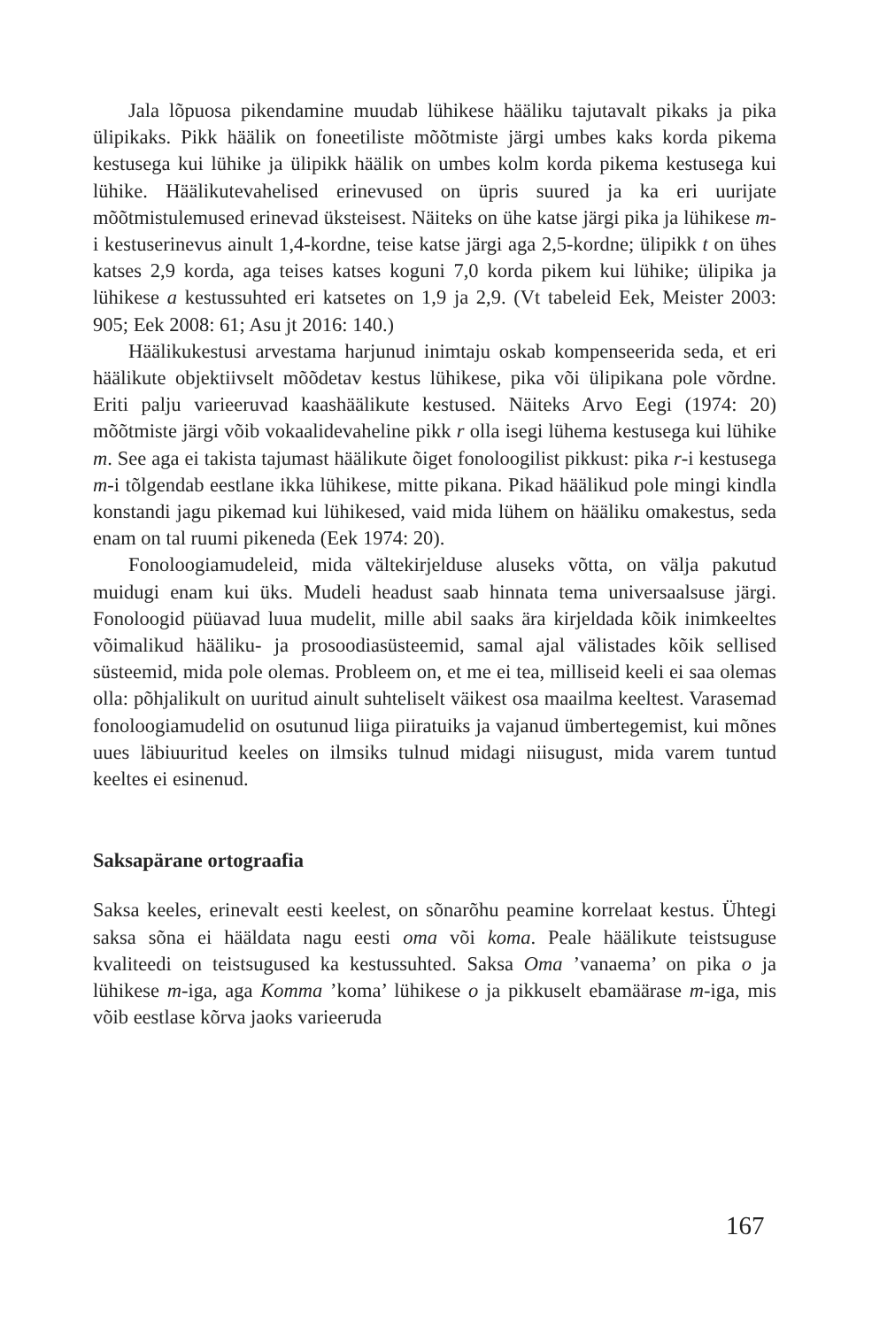Jala lõpuosa pikendamine muudab lühikese hääliku tajutavalt pikaks ja pika ülipikaks. Pikk häälik on foneetiliste mõõtmiste järgi umbes kaks korda pikema kestusega kui lühike ja ülipikk häälik on umbes kolm korda pikema kestusega kui lühike. Häälikutevahelised erinevused on üpris suured ja ka eri uurijate mõõtmistulemused erinevad üksteisest. Näiteks on ühe katse järgi pika ja lühikese m-i kestuserinevus ainult 1,4-kordne, teise katse järgi aga 2,5-kordne; ülipikk t on ühes katses 2,9 korda, aga teises katses koguni 7,0 korda pikem kui lühike; ülipika ja lühikese a kestussuhted eri katsetes on 1,9 ja 2,9. (Vt tabeleid Eek, Meister 2003: 905; Eek 2008: 61; Asu jt 2016: 140.)
Häälikukestusi arvestama harjunud inimtaju oskab kompenseerida seda, et eri häälikute objektiivselt mõõdetav kestus lühikese, pika või ülipikana pole võrdne. Eriti palju varieeruvad kaashäälikute kestused. Näiteks Arvo Eegi (1974: 20) mõõtmiste järgi võib vokaalidevaheline pikk r olla isegi lühema kestusega kui lühike m. See aga ei takista tajumast häälikute õiget fonoloogilist pikkust: pika r-i kestusega m-i tõlgendab eestlane ikka lühikese, mitte pikana. Pikad häälikud pole mingi kindla konstandi jagu pikemad kui lühikesed, vaid mida lühem on hääliku omakestus, seda enam on tal ruumi pikeneda (Eek 1974: 20).
Fonoloogiamudeleid, mida vältekirjelduse aluseks võtta, on välja pakutud muidugi enam kui üks. Mudeli headust saab hinnata tema universaalsuse järgi. Fonoloogid püüavad luua mudelit, mille abil saaks ära kirjeldada kõik inimkeeltes võimalikud hääliku- ja prosoodiasüsteemid, samal ajal välistades kõik sellised süsteemid, mida pole olemas. Probleem on, et me ei tea, milliseid keeli ei saa olemas olla: põhjalikult on uuritud ainult suhteliselt väikest osa maailma keeltest. Varasemad fonoloogiamudelid on osutunud liiga piiratuiks ja vajanud ümbertegemist, kui mõnes uues läbiuuritud keeles on ilmsiks tulnud midagi niisugust, mida varem tuntud keeltes ei esinenud.
Saksapärane ortograafia
Saksa keeles, erinevalt eesti keelest, on sõnarõhu peamine korrelaat kestus. Ühtegi saksa sõna ei hääldata nagu eesti oma või koma. Peale häälikute teistsuguse kvaliteedi on teistsugused ka kestussuhted. Saksa Oma ’vanaema’ on pika o ja lühikese m-iga, aga Komma ’koma’ lühikese o ja pikkuselt ebamäärase m-iga, mis võib eestlase kõrva jaoks varieeruda
167